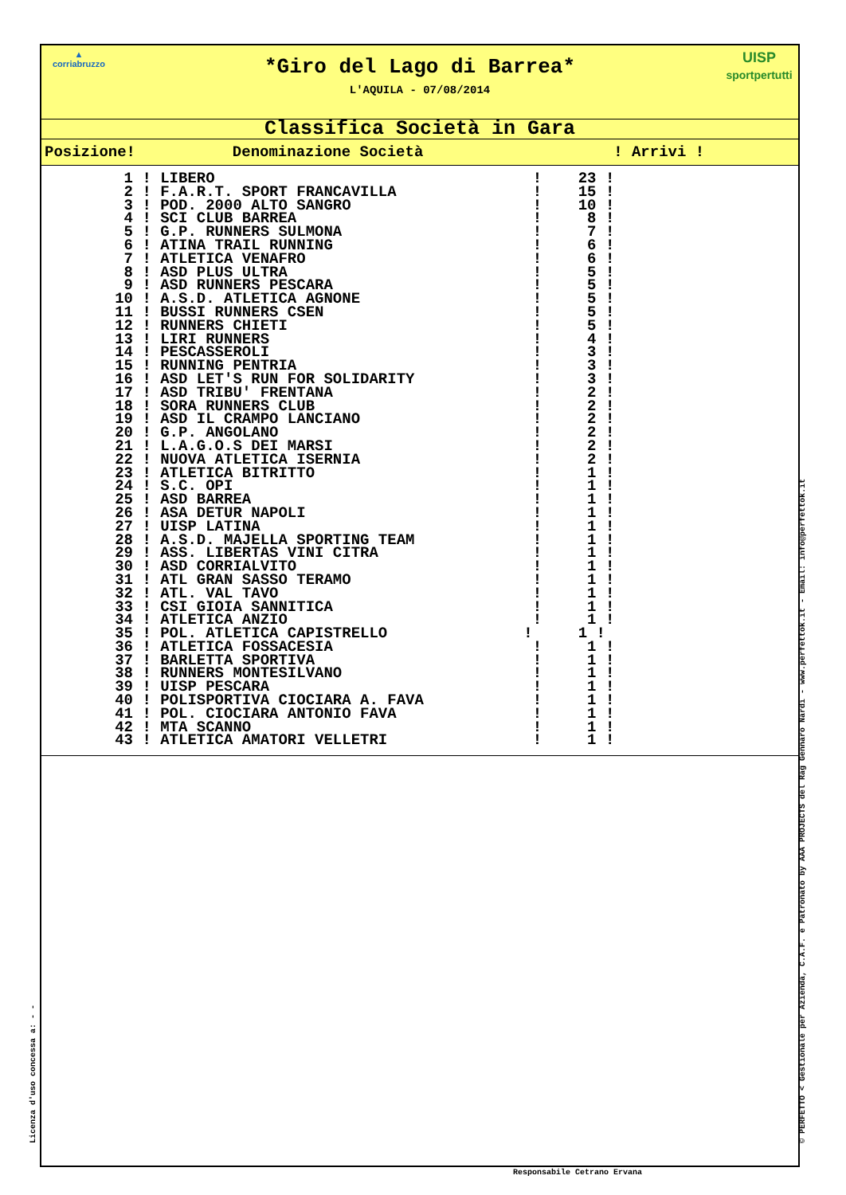▲
corriabruzzo
UISP
sportpertutti
*Giro del Lago di Barrea*
L'AQUILA - 07/08/2014
Classifica Società in Gara
| Posizione! | Denominazione Società | ! Arrivi ! |
| --- | --- | --- |
| 1 | ! LIBERO ! 23 ! |
| 2 | ! F.A.R.T. SPORT FRANCAVILLA ! 15 ! |
| 3 | ! POD. 2000 ALTO SANGRO ! 10 ! |
| 4 | ! SCI CLUB BARREA ! 8 ! |
| 5 | ! G.P. RUNNERS SULMONA ! 7 ! |
| 6 | ! ATINA TRAIL RUNNING ! 6 ! |
| 7 | ! ATLETICA VENAFRO ! 6 ! |
| 8 | ! ASD PLUS ULTRA ! 5 ! |
| 9 | ! ASD RUNNERS PESCARA ! 5 ! |
| 10 | ! A.S.D. ATLETICA AGNONE ! 5 ! |
| 11 | ! BUSSI RUNNERS CSEN ! 5 ! |
| 12 | ! RUNNERS CHIETI ! 5 ! |
| 13 | ! LIRI RUNNERS ! 4 ! |
| 14 | ! PESCASSEROLI ! 3 ! |
| 15 | ! RUNNING PENTRIA ! 3 ! |
| 16 | ! ASD LET'S RUN FOR SOLIDARITY ! 3 ! |
| 17 | ! ASD TRIBU' FRENTANA ! 2 ! |
| 18 | ! SORA RUNNERS CLUB ! 2 ! |
| 19 | ! ASD IL CRAMPO LANCIANO ! 2 ! |
| 20 | ! G.P. ANGOLANO ! 2 ! |
| 21 | ! L.A.G.O.S DEI MARSI ! 2 ! |
| 22 | ! NUOVA ATLETICA ISERNIA ! 2 ! |
| 23 | ! ATLETICA BITRITTO ! 1 ! |
| 24 | ! S.C. OPI ! 1 ! |
| 25 | ! ASD BARREA ! 1 ! |
| 26 | ! ASA DETUR NAPOLI ! 1 ! |
| 27 | ! UISP LATINA ! 1 ! |
| 28 | ! A.S.D. MAJELLA SPORTING TEAM ! 1 ! |
| 29 | ! ASS. LIBERTAS VINI CITRA ! 1 ! |
| 30 | ! ASD CORRIALVITO ! 1 ! |
| 31 | ! ATL GRAN SASSO TERAMO ! 1 ! |
| 32 | ! ATL. VAL TAVO ! 1 ! |
| 33 | ! CSI GIOIA SANNITICA ! 1 ! |
| 34 | ! ATLETICA ANZIO ! 1 ! |
| 35 | ! POL. ATLETICA CAPISTRELLO ! 1 ! |
| 36 | ! ATLETICA FOSSACESIA ! 1 ! |
| 37 | ! BARLETTA SPORTIVA ! 1 ! |
| 38 | ! RUNNERS MONTESILVANO ! 1 ! |
| 39 | ! UISP PESCARA ! 1 ! |
| 40 | ! POLISPORTIVA CIOCIARA A. FAVA ! 1 ! |
| 41 | ! POL. CIOCIARA ANTONIO FAVA ! 1 ! |
| 42 | ! MTA SCANNO ! 1 ! |
| 43 | ! ATLETICA AMATORI VELLETRI ! 1 ! |
Licenza d'uso concessa a: - - © PERFETTO < Gestionale per Azienda, C.A.F. e Patronato by AAA PROJECTS del Rag Gennaro Nardi - www.perfettok.it - Email: info@perfettok.it
Responsabile Cetrano Ervana